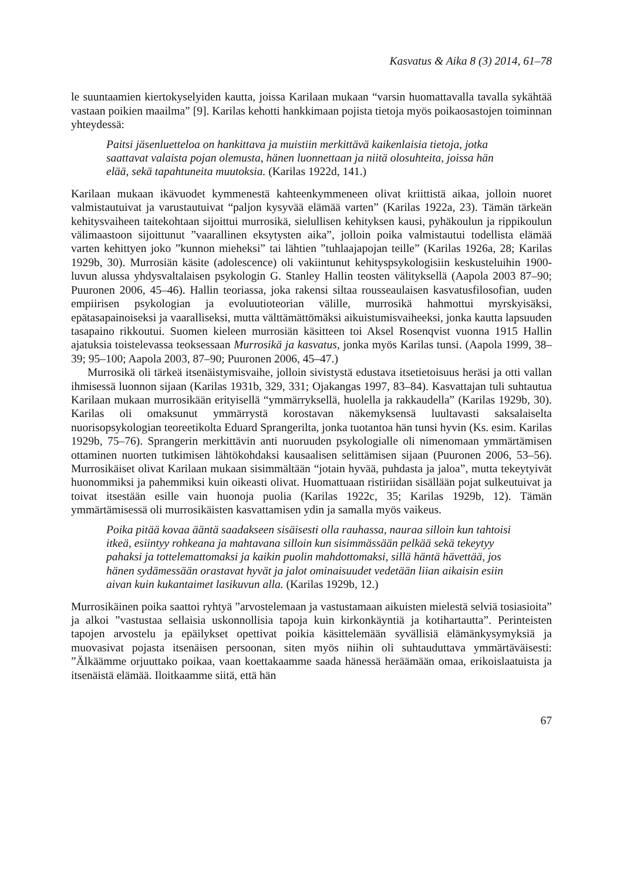Kasvatus & Aika 8 (3) 2014, 61–78
le suuntaamien kiertokyselyiden kautta, joissa Karilaan mukaan “varsin huomattavalla tavalla sykähtää vastaan poikien maailma” [9]. Karilas kehotti hankkimaan pojista tietoja myös poikaosastojen toiminnan yhteydessä:
Paitsi jäsenluetteloa on hankittava ja muistiin merkittävä kaikenlaisia tietoja, jotka saattavat valaista pojan olemusta, hänen luonnettaan ja niitä olosuhteita, joissa hän elää, sekä tapahtuneita muutoksia. (Karilas 1922d, 141.)
Karilaan mukaan ikävuodet kymmenestä kahteenkymmeneen olivat kriittistä aikaa, jolloin nuoret valmistautuivat ja varustautuivat “paljon kysyvää elämää varten” (Karilas 1922a, 23). Tämän tärkeän kehitysvaiheen taitekohtaan sijoittui murrosikä, sielullisen kehityksen kausi, pyhäkoulun ja rippikoulun välimaastoon sijoittunut ”vaarallinen eksytysten aika”, jolloin poika valmistautui todellista elämää varten kehittyen joko ”kunnon mieheksi” tai lähtien ”tuhlaajapojan teille” (Karilas 1926a, 28; Karilas 1929b, 30). Murrosiän käsite (adolescence) oli vakiintunut kehityspsykologisiin keskusteluihin 1900-luvun alussa yhdysvaltalaisen psykologin G. Stanley Hallin teosten välityksellä (Aapola 2003 87–90; Puuronen 2006, 45–46). Hallin teoriassa, joka rakensi siltaa rousseaulaisen kasvatusfilosofian, uuden empiirisen psykologian ja evoluutioteorian välille, murrosikä hahmottui myrskyisäksi, epätasapainoiseksi ja vaaralliseksi, mutta välttämättömäksi aikuistumisvaiheeksi, jonka kautta lapsuuden tasapaino rikkoutui. Suomen kieleen murrosiän käsitteen toi Aksel Rosenqvist vuonna 1915 Hallin ajatuksia toistelevassa teoksessaan Murrosikä ja kasvatus, jonka myös Karilas tunsi. (Aapola 1999, 38–39; 95–100; Aapola 2003, 87–90; Puuronen 2006, 45–47.)
Murrosikä oli tärkeä itsenäistymisvaihe, jolloin sivistystä edustava itsetietoisuus heräsi ja otti vallan ihmisessä luonnon sijaan (Karilas 1931b, 329, 331; Ojakangas 1997, 83–84). Kasvattajan tuli suhtautua Karilaan mukaan murrosikään erityisellä “ymmärryksellä, huolella ja rakkaudella” (Karilas 1929b, 30). Karilas oli omaksunut ymmärrystä korostavan näkemyksensä luultavasti saksalaiselta nuorisopsykologian teoreetikolta Eduard Sprangerilta, jonka tuotantoa hän tunsi hyvin (Ks. esim. Karilas 1929b, 75–76). Sprangerin merkittävin anti nuoruuden psykologialle oli nimenomaan ymmärtämisen ottaminen nuorten tutkimisen lähtökohdaksi kausaalisen selittämisen sijaan (Puuronen 2006, 53–56). Murrosikäiset olivat Karilaan mukaan sisimmältään “jotain hyvää, puhdasta ja jaloa”, mutta tekeytyivät huonommiksi ja pahemmiksi kuin oikeasti olivat. Huomattuaan ristiriidan sisällään pojat sulkeutuivat ja toivat itsestään esille vain huonoja puolia (Karilas 1922c, 35; Karilas 1929b, 12). Tämän ymmärtämisessä oli murrosikäisten kasvattamisen ydin ja samalla myös vaikeus.
Poika pitää kovaa ääntä saadakseen sisäisesti olla rauhassa, nauraa silloin kun tahtoisi itkeä, esiintyy rohkeana ja mahtavana silloin kun sisimmässään pelkää sekä tekeytyy pahaksi ja tottelemattomaksi ja kaikin puolin mahdottomaksi, sillä häntä hävettää, jos hänen sydämessään orastavat hyvät ja jalot ominaisuudet vedetään liian aikaisin esiin aivan kuin kukantaimet lasikuvun alla. (Karilas 1929b, 12.)
Murrosikäinen poika saattoi ryhtyä ”arvostelemaan ja vastustamaan aikuisten mielestä selviä tosiasioita” ja alkoi ”vastustaa sellaisia uskonnollisia tapoja kuin kirkonkäyntiä ja kotihartautta”. Perinteisten tapojen arvostelu ja epäilykset opettivat poikia käsittelemään syvällisiä elämänkysymyksiä ja muovasivat pojasta itsenäisen persoonan, siten myös niihin oli suhtauduttava ymmärtäväisesti: ”Älkäämme orjuuttako poikaa, vaan koettakaamme saada hänessä heräämään omaa, erikoislaatuista ja itsenäistä elämää. Iloitkaamme siitä, että hän
67